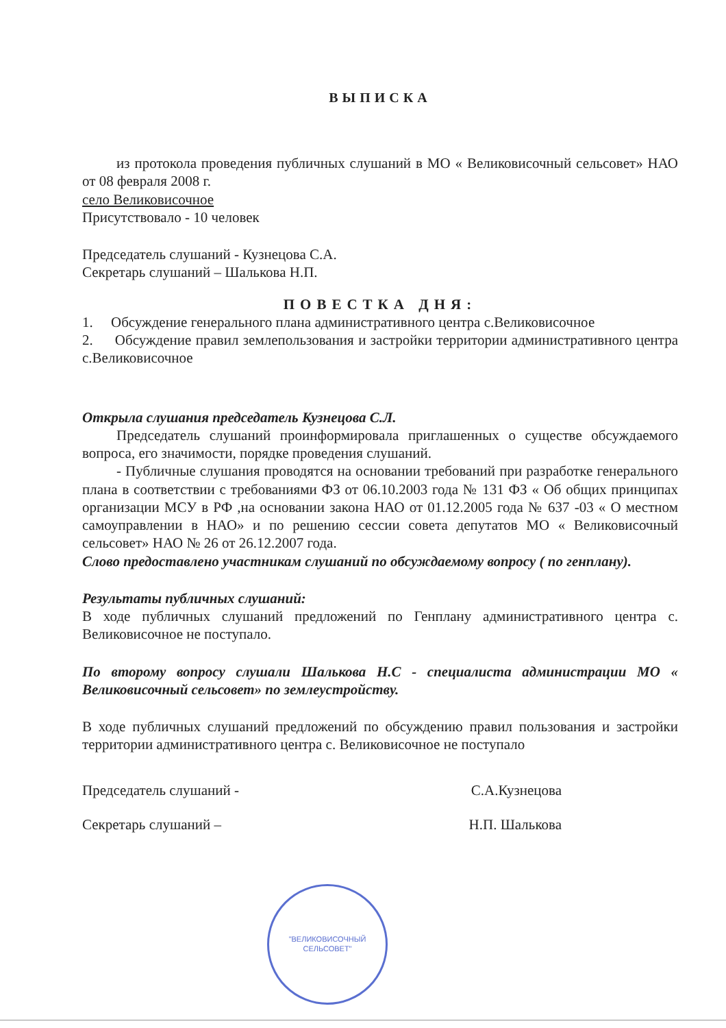ВЫПИСКА
из протокола проведения публичных слушаний в МО « Великовисочный сельсовет» НАО от 08 февраля 2008 г.
село Великовисочное
Присутствовало - 10 человек
Председатель слушаний - Кузнецова С.А.
Секретарь слушаний – Шалькова Н.П.
ПОВЕСТКА ДНЯ:
1. Обсуждение генерального плана административного центра с.Великовисочное
2. Обсуждение правил землепользования и застройки территории административного центра с.Великовисочное
Открыла слушания председатель Кузнецова С.Л.
Председатель слушаний проинформировала приглашенных о существе обсуждаемого вопроса, его значимости, порядке проведения слушаний.
- Публичные слушания проводятся на основании требований при разработке генерального плана в соответствии с требованиями ФЗ от 06.10.2003 года № 131 ФЗ « Об общих принципах организации МСУ в РФ ,на основании закона НАО от 01.12.2005 года № 637 -03 « О местном самоуправлении в НАО» и по решению сессии совета депутатов МО « Великовисочный сельсовет» НАО № 26 от 26.12.2007 года.
Слово предоставлено участникам слушаний по обсуждаемому вопросу ( по генплану).
Результаты публичных слушаний:
В ходе публичных слушаний предложений по Генплану административного центра с. Великовисочное не поступало.
По второму вопросу слушали Шалькова Н.С - специалиста администрации МО « Великовисочный сельсовет» по землеустройству.
В ходе публичных слушаний предложений по обсуждению правил пользования и застройки территории административного центра с. Великовисочное не поступало
Председатель слушаний - С.А.Кузнецова
Секретарь слушаний – Н.П. Шалькова
"ВЕЛИКОВИСОЧНЫЙ
СЕЛЬСОВЕТ"